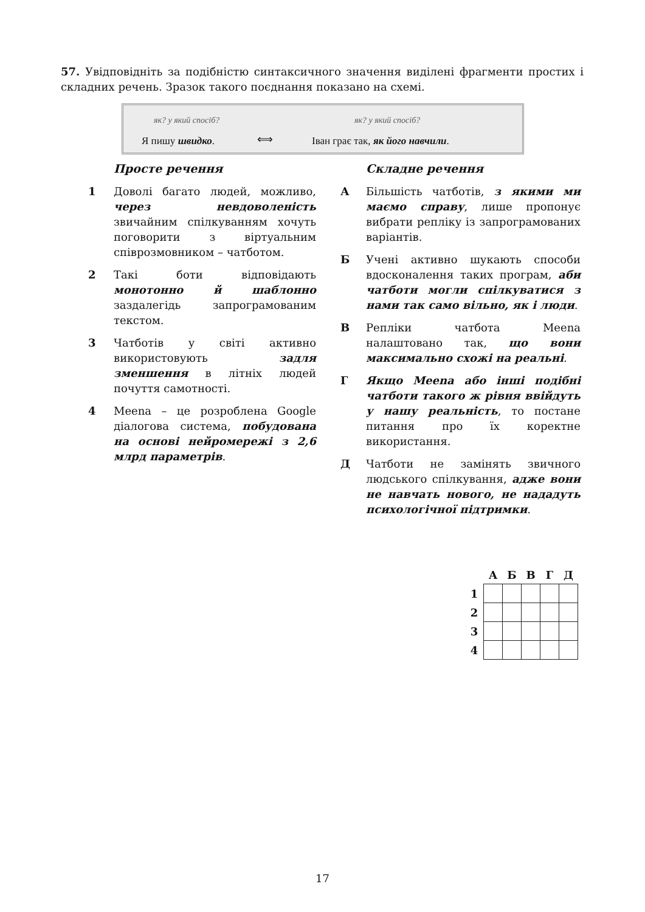57. Увідповідніть за подібністю синтаксичного значення виділені фрагменти простих і складних речень. Зразок такого поєднання показано на схемі.
як? у який спосіб? як? у який спосіб?
Я пишу швидко. ⟺
Іван грає так, як його навчили.
Просте речення
1 Доволі багато людей, можливо, через невдоволеність звичайним спілкуванням хочуть поговорити з віртуальним співрозмовником – чатботом.
2 Такі боти відповідають монотонно й шаблонно заздалегідь запрограмованим текстом.
3 Чатботів у світі активно використовують задля зменшення в літніх людей почуття самотності.
4 Meena – це розроблена Google діалогова система, побудована на основі нейромережі з 2,6 млрд параметрів.
Складне речення
А Більшість чатботів, з якими ми маємо справу, лише пропонує вибрати репліку із запрограмованих варіантів.
Б Учені активно шукають способи вдосконалення таких програм, аби чатботи могли спілкуватися з нами так само вільно, як і люди.
В Репліки чатбота Meena налаштовано так, що вони максимально схожі на реальні.
Г Якщо Meena або інші подібні чатботи такого ж рівня ввійдуть у нашу реальність, то постане питання про їх коректне використання.
Д Чатботи не замінять звичного людського спілкування, адже вони не навчать нового, не нададуть психологічної підтримки.
| | А | Б | В | Г | Д |
| --- | --- | --- | --- | --- | --- |
| 1 | | | | | |
| 2 | | | | | |
| 3 | | | | | |
| 4 | | | | | |
17